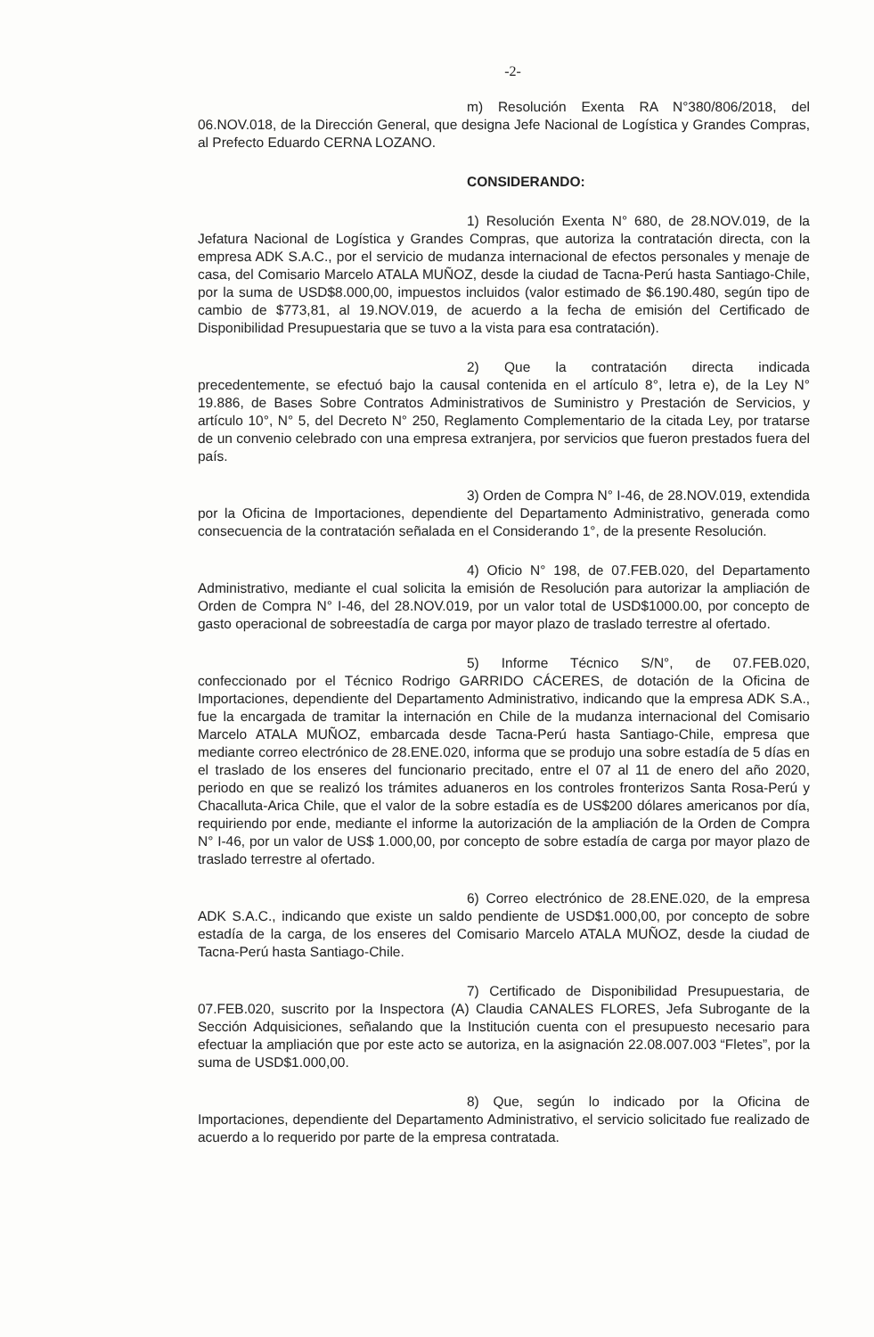-2-
m) Resolución Exenta RA N°380/806/2018, del 06.NOV.018, de la Dirección General, que designa Jefe Nacional de Logística y Grandes Compras, al Prefecto Eduardo CERNA LOZANO.
CONSIDERANDO:
1) Resolución Exenta N° 680, de 28.NOV.019, de la Jefatura Nacional de Logística y Grandes Compras, que autoriza la contratación directa, con la empresa ADK S.A.C., por el servicio de mudanza internacional de efectos personales y menaje de casa, del Comisario Marcelo ATALA MUÑOZ, desde la ciudad de Tacna-Perú hasta Santiago-Chile, por la suma de USD$8.000,00, impuestos incluidos (valor estimado de $6.190.480, según tipo de cambio de $773,81, al 19.NOV.019, de acuerdo a la fecha de emisión del Certificado de Disponibilidad Presupuestaria que se tuvo a la vista para esa contratación).
2) Que la contratación directa indicada precedentemente, se efectuó bajo la causal contenida en el artículo 8°, letra e), de la Ley N° 19.886, de Bases Sobre Contratos Administrativos de Suministro y Prestación de Servicios, y artículo 10°, N° 5, del Decreto N° 250, Reglamento Complementario de la citada Ley, por tratarse de un convenio celebrado con una empresa extranjera, por servicios que fueron prestados fuera del país.
3) Orden de Compra N° I-46, de 28.NOV.019, extendida por la Oficina de Importaciones, dependiente del Departamento Administrativo, generada como consecuencia de la contratación señalada en el Considerando 1°, de la presente Resolución.
4) Oficio N° 198, de 07.FEB.020, del Departamento Administrativo, mediante el cual solicita la emisión de Resolución para autorizar la ampliación de Orden de Compra N° I-46, del 28.NOV.019, por un valor total de USD$1000.00, por concepto de gasto operacional de sobreestadía de carga por mayor plazo de traslado terrestre al ofertado.
5) Informe Técnico S/N°, de 07.FEB.020, confeccionado por el Técnico Rodrigo GARRIDO CÁCERES, de dotación de la Oficina de Importaciones, dependiente del Departamento Administrativo, indicando que la empresa ADK S.A., fue la encargada de tramitar la internación en Chile de la mudanza internacional del Comisario Marcelo ATALA MUÑOZ, embarcada desde Tacna-Perú hasta Santiago-Chile, empresa que mediante correo electrónico de 28.ENE.020, informa que se produjo una sobre estadía de 5 días en el traslado de los enseres del funcionario precitado, entre el 07 al 11 de enero del año 2020, periodo en que se realizó los trámites aduaneros en los controles fronterizos Santa Rosa-Perú y Chacalluta-Arica Chile, que el valor de la sobre estadía es de US$200 dólares americanos por día, requiriendo por ende, mediante el informe la autorización de la ampliación de la Orden de Compra N° I-46, por un valor de US$ 1.000,00, por concepto de sobre estadía de carga por mayor plazo de traslado terrestre al ofertado.
6) Correo electrónico de 28.ENE.020, de la empresa ADK S.A.C., indicando que existe un saldo pendiente de USD$1.000,00, por concepto de sobre estadía de la carga, de los enseres del Comisario Marcelo ATALA MUÑOZ, desde la ciudad de Tacna-Perú hasta Santiago-Chile.
7) Certificado de Disponibilidad Presupuestaria, de 07.FEB.020, suscrito por la Inspectora (A) Claudia CANALES FLORES, Jefa Subrogante de la Sección Adquisiciones, señalando que la Institución cuenta con el presupuesto necesario para efectuar la ampliación que por este acto se autoriza, en la asignación 22.08.007.003 “Fletes”, por la suma de USD$1.000,00.
8) Que, según lo indicado por la Oficina de Importaciones, dependiente del Departamento Administrativo, el servicio solicitado fue realizado de acuerdo a lo requerido por parte de la empresa contratada.